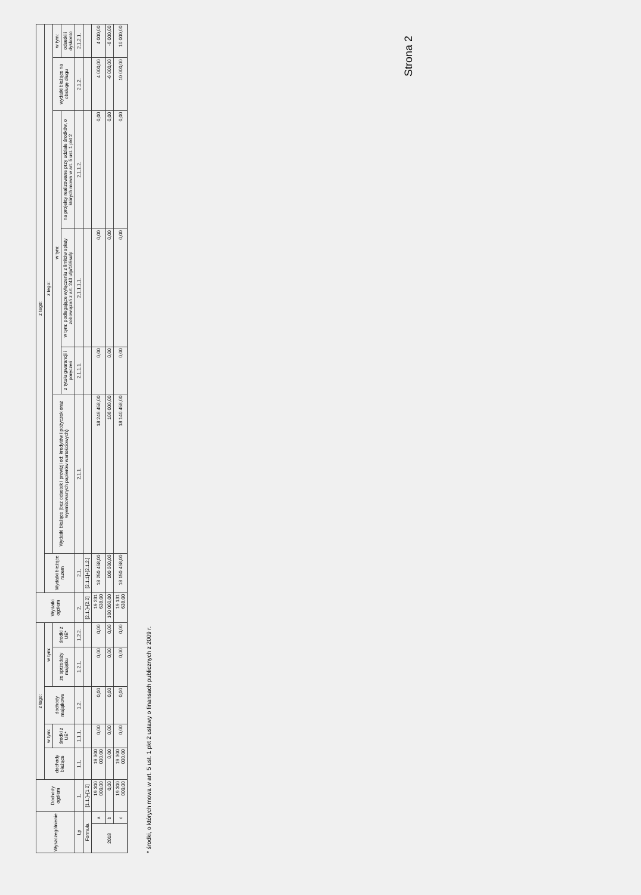| Wyszczególnienie | | Dochody ogółem | z tego: | | | | | Wydatki ogółem | z tego: | | | | | | |
| --- | --- | --- | --- | --- | --- | --- | --- | --- | --- | --- | --- | --- | --- | --- | --- |
| | | | dochody bieżące | w tym: | dochody majątkowe | w tym: | | | Wydatki bieżące razem | z tego: | | | | | |
| | | | | środki z UE* | | ze sprzedaży majątku | środki z UE* | | | Wydatki bieżące (bez odsetek i prowizji od: kredytów i pożyczek oraz wyemitowanych papierów wartościowych) | w tym: | | | wydatki bieżące na obsługę długu | w tym: |
| | | | | | | | | | | | z tytułu gwarancji i poręczeń | w tym: podlegające wyłączeniu z limitów spłaty zobowiązań z art. 243 ufp/169sufp | na projekty realizowane przy udziale środków, o których mowa w art. 5 ust. 1 pkt 2 | | odsetki i dyskonto |
| Lp | | 1. | 1.1. | 1.1.1. | 1.2. | 1.2.1. | 1.2.2. | 2. | 2.1. | 2.1.1. | 2.1.1.1. | 2.1.1.1.1. | 2.1.1.2. | 2.1.2. | 2.1.2.1. |
| Formuła | | [1.1.]+[1.2] | | | | | | [2.1.]+[2.2] | [2.1.1]+[2.1.2.] | | | | | | |
| 2018 | a | 19 300 000,00 | 19 300 000,00 | 0,00 | 0,00 | 0,00 | 0,00 | 19 231 638,00 | 18 250 458,00 | 18 246 458,00 | 0,00 | 0,00 | 0,00 | 4 000,00 | 4 000,00 |
| | b | 0,00 | 0,00 | 0,00 | 0,00 | 0,00 | 0,00 | 100 000,00 | 100 000,00 | 106 000,00 | 0,00 | 0,00 | 0,00 | -6 000,00 | -6 000,00 |
| | c | 19 300 000,00 | 19 300 000,00 | 0,00 | 0,00 | 0,00 | 0,00 | 19 131 638,00 | 18 150 458,00 | 18 140 458,00 | 0,00 | 0,00 | 0,00 | 10 000,00 | 10 000,00 |
* środki, o których mowa w art. 5 ust. 1 pkt 2 ustawy o finansach publicznych z 2009 r.
Strona 2